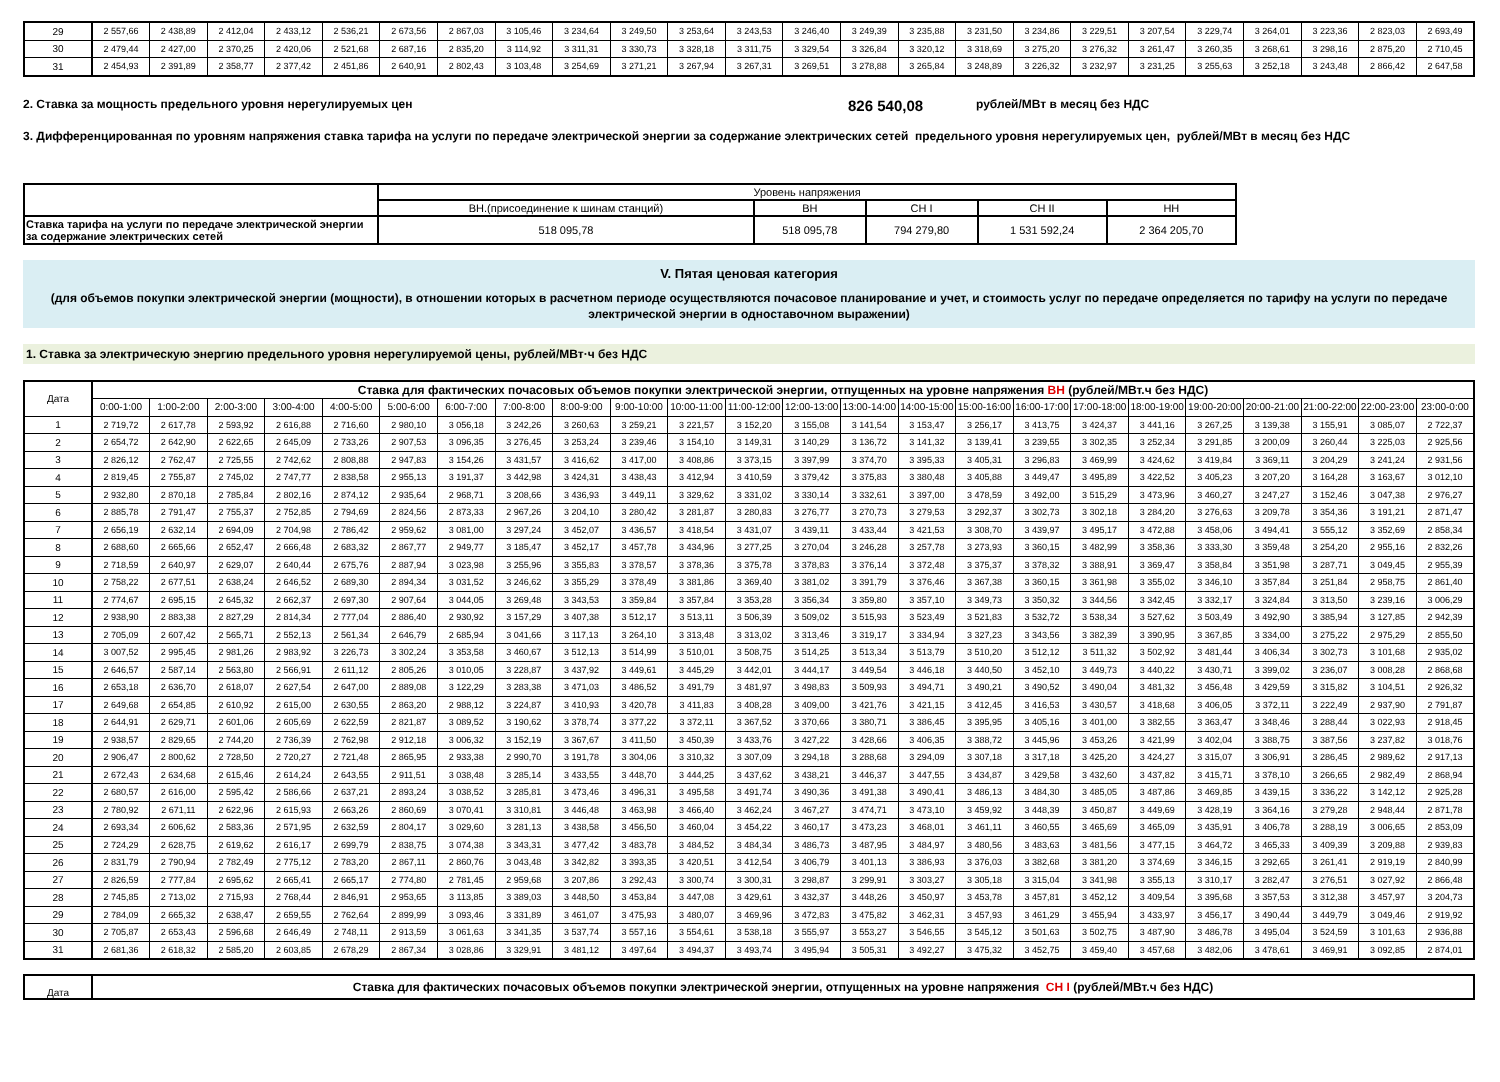| 29 | 2 557,66 | 2 438,89 | 2 412,04 | 2 433,12 | 2 536,21 | 2 673,56 | 2 867,03 | 3 105,46 | 3 234,64 | 3 249,50 | 3 253,64 | 3 243,53 | 3 246,40 | 3 249,39 | 3 235,88 | 3 231,50 | 3 234,86 | 3 229,51 | 3 207,54 | 3 229,74 | 3 264,01 | 3 223,36 | 2 823,03 | 2 693,49 |
| 30 | 2 479,44 | 2 427,00 | 2 370,25 | 2 420,06 | 2 521,68 | 2 687,16 | 2 835,20 | 3 114,92 | 3 311,31 | 3 330,73 | 3 328,18 | 3 311,75 | 3 329,54 | 3 326,84 | 3 320,12 | 3 318,69 | 3 275,20 | 3 276,32 | 3 261,47 | 3 260,35 | 3 268,61 | 3 298,16 | 2 875,20 | 2 710,45 |
| 31 | 2 454,93 | 2 391,89 | 2 358,77 | 2 377,42 | 2 451,86 | 2 640,91 | 2 802,43 | 3 103,48 | 3 254,69 | 3 271,21 | 3 267,94 | 3 267,31 | 3 269,51 | 3 278,88 | 3 265,84 | 3 248,89 | 3 226,32 | 3 232,97 | 3 231,25 | 3 255,63 | 3 252,18 | 3 243,48 | 2 866,42 | 2 647,58 |
2. Ставка за мощность предельного уровня нерегулируемых цен 826 540,08 рублей/МВт в месяц без НДС
3. Дифференцированная по уровням напряжения ставка тарифа на услуги по передаче электрической энергии за содержание электрических сетей предельного уровня нерегулируемых цен, рублей/МВт в месяц без НДС
| | Уровень напряжения | | | | |
| --- | --- | --- | --- | --- | --- |
| | ВН.(присоединение к шинам станций) | ВН | СН I | СН II | НН |
| Ставка тарифа на услуги по передаче электрической энергии за содержание электрических сетей | 518 095,78 | 518 095,78 | 794 279,80 | 1 531 592,24 | 2 364 205,70 |
V. Пятая ценовая категория
(для объемов покупки электрической энергии (мощности), в отношении которых в расчетном периоде осуществляются почасовое планирование и учет, и стоимость услуг по передаче определяется по тарифу на услуги по передаче электрической энергии в одноставочном выражении)
1. Ставка за электрическую энергию предельного уровня нерегулируемой цены, рублей/МВт·ч без НДС
| Дата | Ставка для фактических почасовых объемов покупки электрической энергии, отпущенных на уровне напряжения ВН (рублей/МВт.ч без НДС) | | | | | | | | | | | | | | | | | | | | | | | |
| --- | --- | --- | --- | --- | --- | --- | --- | --- | --- | --- | --- | --- | --- | --- | --- | --- | --- | --- | --- | --- | --- | --- | --- | --- |
| | 0:00-1:00 | 1:00-2:00 | 2:00-3:00 | 3:00-4:00 | 4:00-5:00 | 5:00-6:00 | 6:00-7:00 | 7:00-8:00 | 8:00-9:00 | 9:00-10:00 | 10:00-11:00 | 11:00-12:00 | 12:00-13:00 | 13:00-14:00 | 14:00-15:00 | 15:00-16:00 | 16:00-17:00 | 17:00-18:00 | 18:00-19:00 | 19:00-20:00 | 20:00-21:00 | 21:00-22:00 | 22:00-23:00 | 23:00-0:00 |
| 1 | 2 719,72 | 2 617,78 | 2 593,92 | 2 616,88 | 2 716,60 | 2 980,10 | 3 056,18 | 3 242,26 | 3 260,63 | 3 259,21 | 3 221,57 | 3 152,20 | 3 155,08 | 3 141,54 | 3 153,47 | 3 256,17 | 3 413,75 | 3 424,37 | 3 441,16 | 3 267,25 | 3 139,38 | 3 155,91 | 3 085,07 | 2 722,37 |
| 2 | 2 654,72 | 2 642,90 | 2 622,65 | 2 645,09 | 2 733,26 | 2 907,53 | 3 096,35 | 3 276,45 | 3 253,24 | 3 239,46 | 3 154,10 | 3 149,31 | 3 140,29 | 3 136,72 | 3 141,32 | 3 139,41 | 3 239,55 | 3 302,35 | 3 252,34 | 3 291,85 | 3 200,09 | 3 260,44 | 3 225,03 | 2 925,56 |
| 3 | 2 826,12 | 2 762,47 | 2 725,55 | 2 742,62 | 2 808,88 | 2 947,83 | 3 154,26 | 3 431,57 | 3 416,62 | 3 417,00 | 3 408,86 | 3 373,15 | 3 397,99 | 3 374,70 | 3 395,33 | 3 405,31 | 3 296,83 | 3 469,99 | 3 424,62 | 3 419,84 | 3 369,11 | 3 204,29 | 3 241,24 | 2 931,56 |
| 4 | 2 819,45 | 2 755,87 | 2 745,02 | 2 747,77 | 2 838,58 | 2 955,13 | 3 191,37 | 3 442,98 | 3 424,31 | 3 438,43 | 3 412,94 | 3 410,59 | 3 379,42 | 3 375,83 | 3 380,48 | 3 405,88 | 3 449,47 | 3 495,89 | 3 422,52 | 3 405,23 | 3 207,20 | 3 164,28 | 3 163,67 | 3 012,10 |
| 5 | 2 932,80 | 2 870,18 | 2 785,84 | 2 802,16 | 2 874,12 | 2 935,64 | 2 968,71 | 3 208,66 | 3 436,93 | 3 449,11 | 3 329,62 | 3 331,02 | 3 330,14 | 3 332,61 | 3 397,00 | 3 478,59 | 3 492,00 | 3 515,29 | 3 473,96 | 3 460,27 | 3 247,27 | 3 152,46 | 3 047,38 | 2 976,27 |
| 6 | 2 885,78 | 2 791,47 | 2 755,37 | 2 752,85 | 2 794,69 | 2 824,56 | 2 873,33 | 2 967,26 | 3 204,10 | 3 280,42 | 3 281,87 | 3 280,83 | 3 276,77 | 3 270,73 | 3 279,53 | 3 292,37 | 3 302,73 | 3 302,18 | 3 284,20 | 3 276,63 | 3 209,78 | 3 354,36 | 3 191,21 | 2 871,47 |
| 7 | 2 656,19 | 2 632,14 | 2 694,09 | 2 704,98 | 2 786,42 | 2 959,62 | 3 081,00 | 3 297,24 | 3 452,07 | 3 436,57 | 3 418,54 | 3 431,07 | 3 439,11 | 3 433,44 | 3 421,53 | 3 308,70 | 3 439,97 | 3 495,17 | 3 472,88 | 3 458,06 | 3 494,41 | 3 555,12 | 3 352,69 | 2 858,34 |
| 8 | 2 688,60 | 2 665,66 | 2 652,47 | 2 666,48 | 2 683,32 | 2 867,77 | 2 949,77 | 3 185,47 | 3 452,17 | 3 457,78 | 3 434,96 | 3 277,25 | 3 270,04 | 3 246,28 | 3 257,78 | 3 273,93 | 3 360,15 | 3 482,99 | 3 358,36 | 3 333,30 | 3 359,48 | 3 254,20 | 2 955,16 | 2 832,26 |
| 9 | 2 718,59 | 2 640,97 | 2 629,07 | 2 640,44 | 2 675,76 | 2 887,94 | 3 023,98 | 3 255,96 | 3 355,83 | 3 378,57 | 3 378,36 | 3 375,78 | 3 378,83 | 3 376,14 | 3 372,48 | 3 375,37 | 3 378,32 | 3 388,91 | 3 369,47 | 3 358,84 | 3 351,98 | 3 287,71 | 3 049,45 | 2 955,39 |
| 10 | 2 758,22 | 2 677,51 | 2 638,24 | 2 646,52 | 2 689,30 | 2 894,34 | 3 031,52 | 3 246,62 | 3 355,29 | 3 378,49 | 3 381,86 | 3 369,40 | 3 381,02 | 3 391,79 | 3 376,46 | 3 367,38 | 3 360,15 | 3 361,98 | 3 355,02 | 3 346,10 | 3 357,84 | 3 251,84 | 2 958,75 | 2 861,40 |
| 11 | 2 774,67 | 2 695,15 | 2 645,32 | 2 662,37 | 2 697,30 | 2 907,64 | 3 044,05 | 3 269,48 | 3 343,53 | 3 359,84 | 3 357,84 | 3 353,28 | 3 356,34 | 3 359,80 | 3 357,10 | 3 349,73 | 3 350,32 | 3 344,56 | 3 342,45 | 3 332,17 | 3 324,84 | 3 313,50 | 3 239,16 | 3 006,29 |
| 12 | 2 938,90 | 2 883,38 | 2 827,29 | 2 814,34 | 2 777,04 | 2 886,40 | 2 930,92 | 3 157,29 | 3 407,38 | 3 512,17 | 3 513,11 | 3 506,39 | 3 509,02 | 3 515,93 | 3 523,49 | 3 521,83 | 3 532,72 | 3 538,34 | 3 527,62 | 3 503,49 | 3 492,90 | 3 385,94 | 3 127,85 | 2 942,39 |
| 13 | 2 705,09 | 2 607,42 | 2 565,71 | 2 552,13 | 2 561,34 | 2 646,79 | 2 685,94 | 3 041,66 | 3 117,13 | 3 264,10 | 3 313,48 | 3 313,02 | 3 313,46 | 3 319,17 | 3 334,94 | 3 327,23 | 3 343,56 | 3 382,39 | 3 390,95 | 3 367,85 | 3 334,00 | 3 275,22 | 2 975,29 | 2 855,50 |
| 14 | 3 007,52 | 2 995,45 | 2 981,26 | 2 983,92 | 3 226,73 | 3 302,24 | 3 353,58 | 3 460,67 | 3 512,13 | 3 514,99 | 3 510,01 | 3 508,75 | 3 514,25 | 3 513,34 | 3 513,79 | 3 510,20 | 3 512,12 | 3 511,32 | 3 502,92 | 3 481,44 | 3 406,34 | 3 302,73 | 3 101,68 | 2 935,02 |
| 15 | 2 646,57 | 2 587,14 | 2 563,80 | 2 566,91 | 2 611,12 | 2 805,26 | 3 010,05 | 3 228,87 | 3 437,92 | 3 449,61 | 3 445,29 | 3 442,01 | 3 444,17 | 3 449,54 | 3 446,18 | 3 440,50 | 3 452,10 | 3 449,73 | 3 440,22 | 3 430,71 | 3 399,02 | 3 236,07 | 3 008,28 | 2 868,68 |
| 16 | 2 653,18 | 2 636,70 | 2 618,07 | 2 627,54 | 2 647,00 | 2 889,08 | 3 122,29 | 3 283,38 | 3 471,03 | 3 486,52 | 3 491,79 | 3 481,97 | 3 498,83 | 3 509,93 | 3 494,71 | 3 490,21 | 3 490,52 | 3 490,04 | 3 481,32 | 3 456,48 | 3 429,59 | 3 315,82 | 3 104,51 | 2 926,32 |
| 17 | 2 649,68 | 2 654,85 | 2 610,92 | 2 615,00 | 2 630,55 | 2 863,20 | 2 988,12 | 3 224,87 | 3 410,93 | 3 420,78 | 3 411,83 | 3 408,28 | 3 409,00 | 3 421,76 | 3 421,15 | 3 412,45 | 3 416,53 | 3 430,57 | 3 418,68 | 3 406,05 | 3 372,11 | 3 222,49 | 2 937,90 | 2 791,87 |
| 18 | 2 644,91 | 2 629,71 | 2 601,06 | 2 605,69 | 2 622,59 | 2 821,87 | 3 089,52 | 3 190,62 | 3 378,74 | 3 377,22 | 3 372,11 | 3 367,52 | 3 370,66 | 3 380,71 | 3 386,45 | 3 395,95 | 3 405,16 | 3 401,00 | 3 382,55 | 3 363,47 | 3 348,46 | 3 288,44 | 3 022,93 | 2 918,45 |
| 19 | 2 938,57 | 2 829,65 | 2 744,20 | 2 736,39 | 2 762,98 | 2 912,18 | 3 006,32 | 3 152,19 | 3 367,67 | 3 411,50 | 3 450,39 | 3 433,76 | 3 427,22 | 3 428,66 | 3 406,35 | 3 388,72 | 3 445,96 | 3 453,26 | 3 421,99 | 3 402,04 | 3 388,75 | 3 387,56 | 3 237,82 | 3 018,76 |
| 20 | 2 906,47 | 2 800,62 | 2 728,50 | 2 720,27 | 2 721,48 | 2 865,95 | 2 933,38 | 2 990,70 | 3 191,78 | 3 304,06 | 3 310,32 | 3 307,09 | 3 294,18 | 3 288,68 | 3 294,09 | 3 307,18 | 3 317,18 | 3 425,20 | 3 424,27 | 3 315,07 | 3 306,91 | 3 286,45 | 2 989,62 | 2 917,13 |
| 21 | 2 672,43 | 2 634,68 | 2 615,46 | 2 614,24 | 2 643,55 | 2 911,51 | 3 038,48 | 3 285,14 | 3 433,55 | 3 448,70 | 3 444,25 | 3 437,62 | 3 438,21 | 3 446,37 | 3 447,55 | 3 434,87 | 3 429,58 | 3 432,60 | 3 437,82 | 3 415,71 | 3 378,10 | 3 266,65 | 2 982,49 | 2 868,94 |
| 22 | 2 680,57 | 2 616,00 | 2 595,42 | 2 586,66 | 2 637,21 | 2 893,24 | 3 038,52 | 3 285,81 | 3 473,46 | 3 496,31 | 3 495,58 | 3 491,74 | 3 490,36 | 3 491,38 | 3 490,41 | 3 486,13 | 3 484,30 | 3 485,05 | 3 487,86 | 3 469,85 | 3 439,15 | 3 336,22 | 3 142,12 | 2 925,28 |
| 23 | 2 780,92 | 2 671,11 | 2 622,96 | 2 615,93 | 2 663,26 | 2 860,69 | 3 070,41 | 3 310,81 | 3 446,48 | 3 463,98 | 3 466,40 | 3 462,24 | 3 467,27 | 3 474,71 | 3 473,10 | 3 459,92 | 3 448,39 | 3 450,87 | 3 449,69 | 3 428,19 | 3 364,16 | 3 279,28 | 2 948,44 | 2 871,78 |
| 24 | 2 693,34 | 2 606,62 | 2 583,36 | 2 571,95 | 2 632,59 | 2 804,17 | 3 029,60 | 3 281,13 | 3 438,58 | 3 456,50 | 3 460,04 | 3 454,22 | 3 460,17 | 3 473,23 | 3 468,01 | 3 461,11 | 3 460,55 | 3 465,69 | 3 465,09 | 3 435,91 | 3 406,78 | 3 288,19 | 3 006,65 | 2 853,09 |
| 25 | 2 724,29 | 2 628,75 | 2 619,62 | 2 616,17 | 2 699,79 | 2 838,75 | 3 074,38 | 3 343,31 | 3 477,42 | 3 483,78 | 3 484,52 | 3 484,34 | 3 486,73 | 3 487,95 | 3 484,97 | 3 480,56 | 3 483,63 | 3 481,56 | 3 477,15 | 3 464,72 | 3 465,33 | 3 409,39 | 3 209,88 | 2 939,83 |
| 26 | 2 831,79 | 2 790,94 | 2 782,49 | 2 775,12 | 2 783,20 | 2 867,11 | 2 860,76 | 3 043,48 | 3 342,82 | 3 393,35 | 3 420,51 | 3 412,54 | 3 406,79 | 3 401,13 | 3 386,93 | 3 376,03 | 3 382,68 | 3 381,20 | 3 374,69 | 3 346,15 | 3 292,65 | 3 261,41 | 2 919,19 | 2 840,99 |
| 27 | 2 826,59 | 2 777,84 | 2 695,62 | 2 665,41 | 2 665,17 | 2 774,80 | 2 781,45 | 2 959,68 | 3 207,86 | 3 292,43 | 3 300,74 | 3 300,31 | 3 298,87 | 3 299,91 | 3 303,27 | 3 305,18 | 3 315,04 | 3 341,98 | 3 355,13 | 3 310,17 | 3 282,47 | 3 276,51 | 3 027,92 | 2 866,48 |
| 28 | 2 745,85 | 2 713,02 | 2 715,93 | 2 768,44 | 2 846,91 | 2 953,65 | 3 113,85 | 3 389,03 | 3 448,50 | 3 453,84 | 3 447,08 | 3 429,61 | 3 432,37 | 3 448,26 | 3 450,97 | 3 453,78 | 3 457,81 | 3 452,12 | 3 409,54 | 3 395,68 | 3 357,53 | 3 312,38 | 3 457,97 | 3 204,73 |
| 29 | 2 784,09 | 2 665,32 | 2 638,47 | 2 659,55 | 2 762,64 | 2 899,99 | 3 093,46 | 3 331,89 | 3 461,07 | 3 475,93 | 3 480,07 | 3 469,96 | 3 472,83 | 3 475,82 | 3 462,31 | 3 457,93 | 3 461,29 | 3 455,94 | 3 433,97 | 3 456,17 | 3 490,44 | 3 449,79 | 3 049,46 | 2 919,92 |
| 30 | 2 705,87 | 2 653,43 | 2 596,68 | 2 646,49 | 2 748,11 | 2 913,59 | 3 061,63 | 3 341,35 | 3 537,74 | 3 557,16 | 3 554,61 | 3 538,18 | 3 555,97 | 3 553,27 | 3 546,55 | 3 545,12 | 3 501,63 | 3 502,75 | 3 487,90 | 3 486,78 | 3 495,04 | 3 524,59 | 3 101,63 | 2 936,88 |
| 31 | 2 681,36 | 2 618,32 | 2 585,20 | 2 603,85 | 2 678,29 | 2 867,34 | 3 028,86 | 3 329,91 | 3 481,12 | 3 497,64 | 3 494,37 | 3 493,74 | 3 495,94 | 3 505,31 | 3 492,27 | 3 475,32 | 3 452,75 | 3 459,40 | 3 457,68 | 3 482,06 | 3 478,61 | 3 469,91 | 3 092,85 | 2 874,01 |
| Дата | Ставка для фактических почасовых объемов покупки электрической энергии, отпущенных на уровне напряжения СН I (рублей/МВт.ч без НДС) |
| --- | --- |